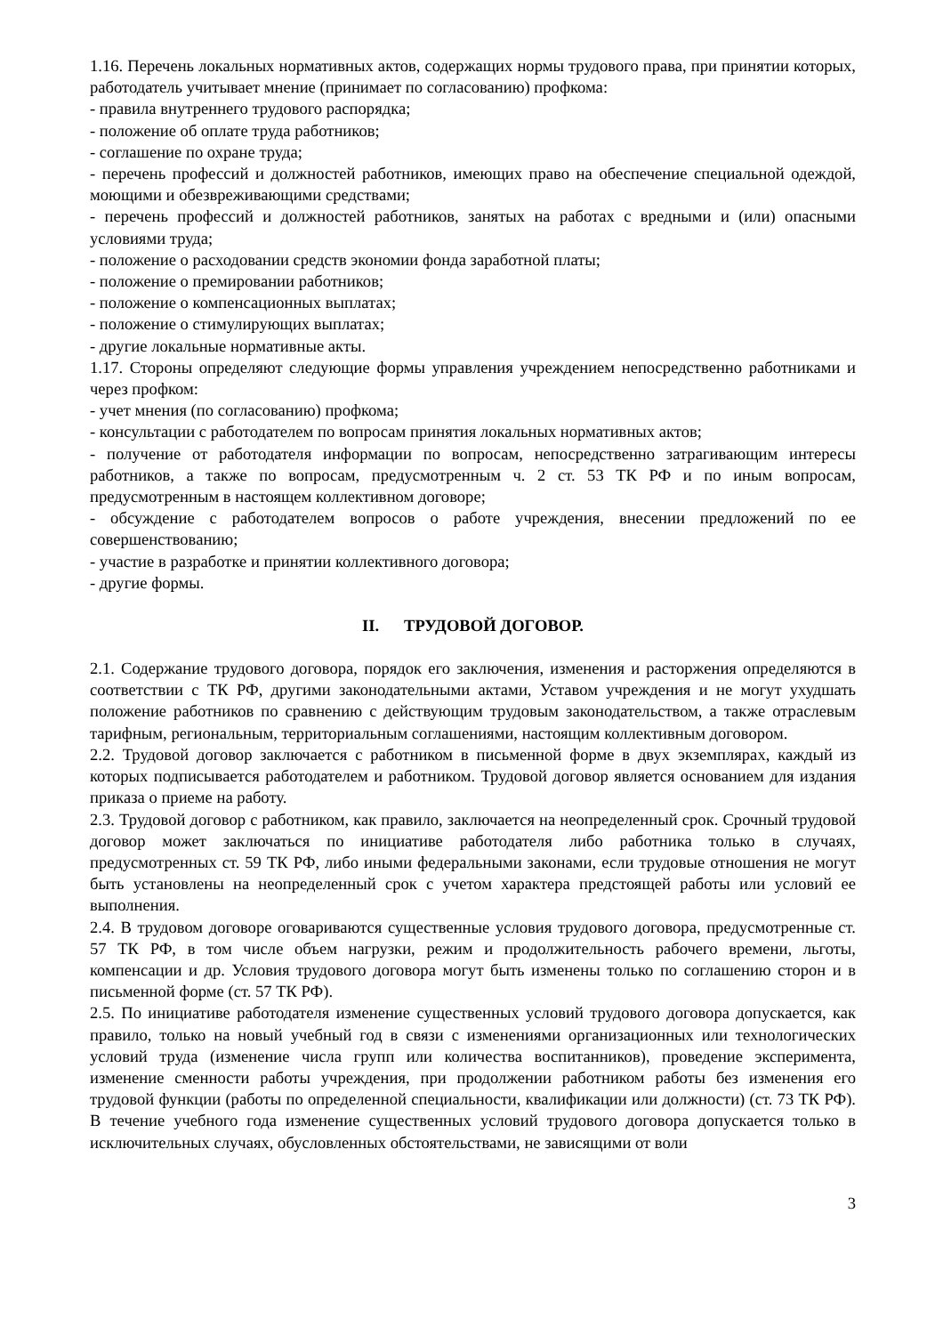1.16. Перечень локальных нормативных актов, содержащих нормы трудового права, при принятии которых, работодатель учитывает мнение (принимает по согласованию) профкома:
- правила внутреннего трудового распорядка;
- положение об оплате труда работников;
- соглашение по охране труда;
- перечень профессий и должностей работников, имеющих право на обеспечение специальной одеждой, моющими и обезвреживающими средствами;
- перечень профессий и должностей работников, занятых на работах с вредными и (или) опасными условиями труда;
- положение о расходовании средств экономии фонда заработной платы;
- положение о премировании работников;
- положение о компенсационных выплатах;
- положение о стимулирующих выплатах;
- другие локальные нормативные акты.
1.17. Стороны определяют следующие формы управления учреждением непосредственно работниками и через профком:
- учет мнения (по согласованию) профкома;
- консультации с работодателем по вопросам принятия локальных нормативных актов;
- получение от работодателя информации по вопросам, непосредственно затрагивающим интересы работников, а также по вопросам, предусмотренным ч. 2 ст. 53 ТК РФ и по иным вопросам, предусмотренным в настоящем коллективном договоре;
- обсуждение с работодателем вопросов о работе учреждения, внесении предложений по ее совершенствованию;
- участие в разработке и принятии коллективного договора;
- другие формы.
II. ТРУДОВОЙ ДОГОВОР.
2.1. Содержание трудового договора, порядок его заключения, изменения и расторжения определяются в соответствии с ТК РФ, другими законодательными актами, Уставом учреждения и не могут ухудшать положение работников по сравнению с действующим трудовым законодательством, а также отраслевым тарифным, региональным, территориальным соглашениями, настоящим коллективным договором.
2.2. Трудовой договор заключается с работником в письменной форме в двух экземплярах, каждый из которых подписывается работодателем и работником. Трудовой договор является основанием для издания приказа о приеме на работу.
2.3. Трудовой договор с работником, как правило, заключается на неопределенный срок. Срочный трудовой договор может заключаться по инициативе работодателя либо работника только в случаях, предусмотренных ст. 59 ТК РФ, либо иными федеральными законами, если трудовые отношения не могут быть установлены на неопределенный срок с учетом характера предстоящей работы или условий ее выполнения.
2.4. В трудовом договоре оговариваются существенные условия трудового договора, предусмотренные ст. 57 ТК РФ, в том числе объем нагрузки, режим и продолжительность рабочего времени, льготы, компенсации и др. Условия трудового договора могут быть изменены только по соглашению сторон и в письменной форме (ст. 57 ТК РФ).
2.5. По инициативе работодателя изменение существенных условий трудового договора допускается, как правило, только на новый учебный год в связи с изменениями организационных или технологических условий труда (изменение числа групп или количества воспитанников), проведение эксперимента, изменение сменности работы учреждения, при продолжении работником работы без изменения его трудовой функции (работы по определенной специальности, квалификации или должности) (ст. 73 ТК РФ). В течение учебного года изменение существенных условий трудового договора допускается только в исключительных случаях, обусловленных обстоятельствами, не зависящими от воли
3